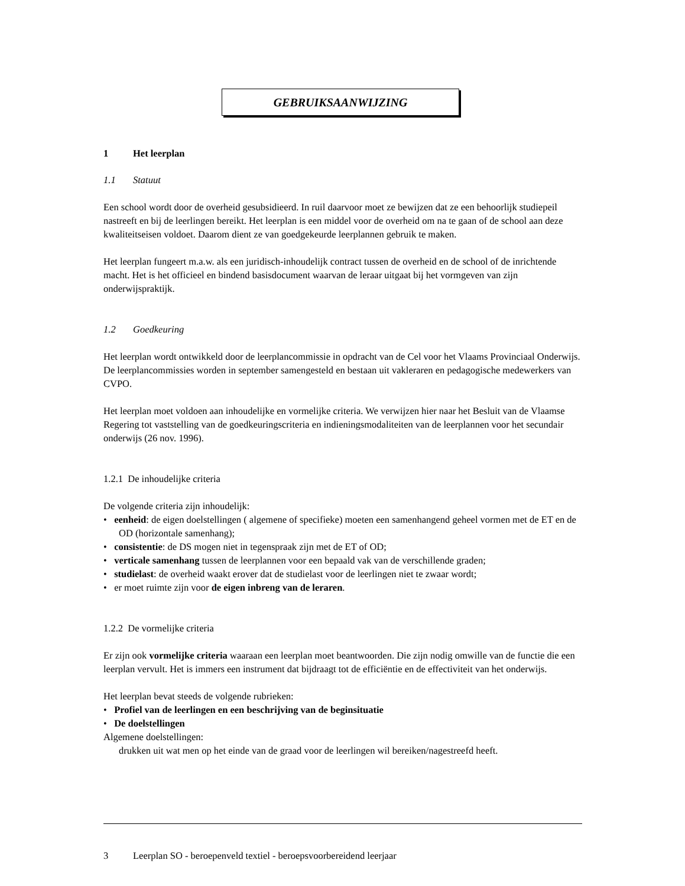GEBRUIKSAANWIJZING
1 Het leerplan
1.1 Statuut
Een school wordt door de overheid gesubsidieerd. In ruil daarvoor moet ze bewijzen dat ze een behoorlijk studiepeil nastreeft en bij de leerlingen bereikt. Het leerplan is een middel voor de overheid om na te gaan of de school aan deze kwaliteitseisen voldoet. Daarom dient ze van goedgekeurde leerplannen gebruik te maken.
Het leerplan fungeert m.a.w. als een juridisch-inhoudelijk contract tussen de overheid en de school of de inrichtende macht. Het is het officieel en bindend basisdocument waarvan de leraar uitgaat bij het vormgeven van zijn onderwijspraktijk.
1.2 Goedkeuring
Het leerplan wordt ontwikkeld door de leerplancommissie in opdracht van de Cel voor het Vlaams Provinciaal Onderwijs. De leerplancommissies worden in september samengesteld en bestaan uit vakleraren en pedagogische medewerkers van CVPO.
Het leerplan moet voldoen aan inhoudelijke en vormelijke criteria. We verwijzen hier naar het Besluit van de Vlaamse Regering tot vaststelling van de goedkeuringscriteria en indieningsmodaliteiten van de leerplannen voor het secundair onderwijs (26 nov. 1996).
1.2.1 De inhoudelijke criteria
De volgende criteria zijn inhoudelijk:
• eenheid: de eigen doelstellingen ( algemene of specifieke) moeten een samenhangend geheel vormen met de ET en de OD (horizontale samenhang);
• consistentie: de DS mogen niet in tegenspraak zijn met de ET of OD;
• verticale samenhang tussen de leerplannen voor een bepaald vak van de verschillende graden;
• studielast: de overheid waakt erover dat de studielast voor de leerlingen niet te zwaar wordt;
• er moet ruimte zijn voor de eigen inbreng van de leraren.
1.2.2 De vormelijke criteria
Er zijn ook vormelijke criteria waaraan een leerplan moet beantwoorden. Die zijn nodig omwille van de functie die een leerplan vervult. Het is immers een instrument dat bijdraagt tot de efficiëntie en de effectiviteit van het onderwijs.
Het leerplan bevat steeds de volgende rubrieken:
• Profiel van de leerlingen en een beschrijving van de beginsituatie
• De doelstellingen
Algemene doelstellingen:
drukken uit wat men op het einde van de graad voor de leerlingen wil bereiken/nagestreefd heeft.
3 Leerplan SO - beroepenveld textiel - beroepsvoorbereidend leerjaar